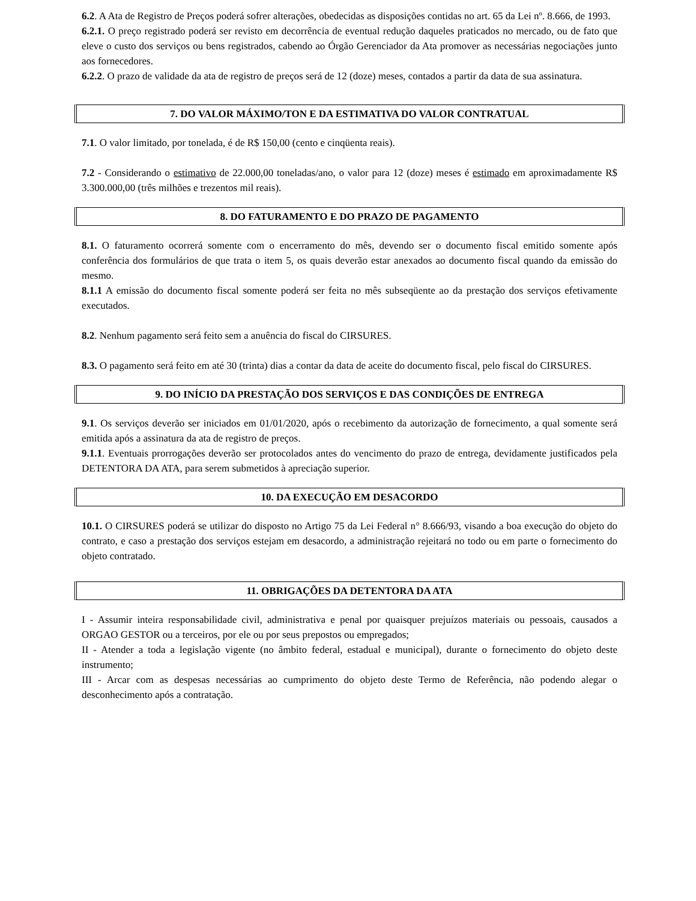6.2. A Ata de Registro de Preços poderá sofrer alterações, obedecidas as disposições contidas no art. 65 da Lei nº. 8.666, de 1993.
6.2.1. O preço registrado poderá ser revisto em decorrência de eventual redução daqueles praticados no mercado, ou de fato que eleve o custo dos serviços ou bens registrados, cabendo ao Órgão Gerenciador da Ata promover as necessárias negociações junto aos fornecedores.
6.2.2. O prazo de validade da ata de registro de preços será de 12 (doze) meses, contados a partir da data de sua assinatura.
7. DO VALOR MÁXIMO/TON E DA ESTIMATIVA DO VALOR CONTRATUAL
7.1. O valor limitado, por tonelada, é de R$ 150,00 (cento e cinqüenta reais).
7.2 - Considerando o estimativo de 22.000,00 toneladas/ano, o valor para 12 (doze) meses é estimado em aproximadamente R$ 3.300.000,00 (três milhões e trezentos mil reais).
8. DO FATURAMENTO E DO PRAZO DE PAGAMENTO
8.1. O faturamento ocorrerá somente com o encerramento do mês, devendo ser o documento fiscal emitido somente após conferência dos formulários de que trata o item 5, os quais deverão estar anexados ao documento fiscal quando da emissão do mesmo.
8.1.1 A emissão do documento fiscal somente poderá ser feita no mês subseqüente ao da prestação dos serviços efetivamente executados.
8.2. Nenhum pagamento será feito sem a anuência do fiscal do CIRSURES.
8.3. O pagamento será feito em até 30 (trinta) dias a contar da data de aceite do documento fiscal, pelo fiscal do CIRSURES.
9. DO INÍCIO DA PRESTAÇÃO DOS SERVIÇOS E DAS CONDIÇÕES DE ENTREGA
9.1. Os serviços deverão ser iniciados em 01/01/2020, após o recebimento da autorização de fornecimento, a qual somente será emitida após a assinatura da ata de registro de preços.
9.1.1. Eventuais prorrogações deverão ser protocolados antes do vencimento do prazo de entrega, devidamente justificados pela DETENTORA DA ATA, para serem submetidos à apreciação superior.
10. DA EXECUÇÃO EM DESACORDO
10.1. O CIRSURES poderá se utilizar do disposto no Artigo 75 da Lei Federal n° 8.666/93, visando a boa execução do objeto do contrato, e caso a prestação dos serviços estejam em desacordo, a administração rejeitará no todo ou em parte o fornecimento do objeto contratado.
11. OBRIGAÇÕES DA DETENTORA DA ATA
I - Assumir inteira responsabilidade civil, administrativa e penal por quaisquer prejuízos materiais ou pessoais, causados a ORGAO GESTOR ou a terceiros, por ele ou por seus prepostos ou empregados;
II - Atender a toda a legislação vigente (no âmbito federal, estadual e municipal), durante o fornecimento do objeto deste instrumento;
III - Arcar com as despesas necessárias ao cumprimento do objeto deste Termo de Referência, não podendo alegar o desconhecimento após a contratação.